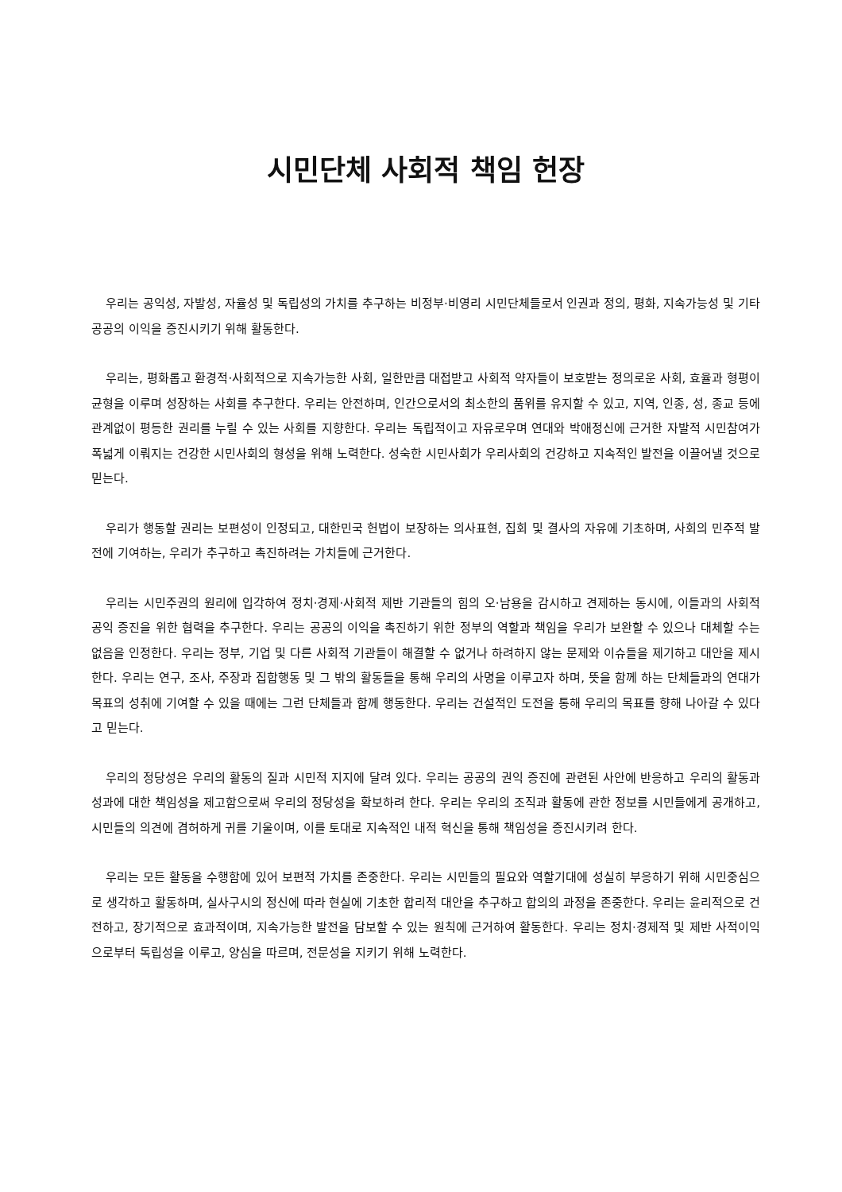시민단체 사회적 책임 헌장
우리는 공익성, 자발성, 자율성 및 독립성의 가치를 추구하는 비정부·비영리 시민단체들로서 인권과 정의, 평화, 지속가능성 및 기타 공공의 이익을 증진시키기 위해 활동한다.
우리는, 평화롭고 환경적·사회적으로 지속가능한 사회, 일한만큼 대접받고 사회적 약자들이 보호받는 정의로운 사회, 효율과 형평이 균형을 이루며 성장하는 사회를 추구한다. 우리는 안전하며, 인간으로서의 최소한의 품위를 유지할 수 있고, 지역, 인종, 성, 종교 등에 관계없이 평등한 권리를 누릴 수 있는 사회를 지향한다. 우리는 독립적이고 자유로우며 연대와 박애정신에 근거한 자발적 시민참여가 폭넓게 이뤄지는 건강한 시민사회의 형성을 위해 노력한다. 성숙한 시민사회가 우리사회의 건강하고 지속적인 발전을 이끌어낼 것으로 믿는다.
우리가 행동할 권리는 보편성이 인정되고, 대한민국 헌법이 보장하는 의사표현, 집회 및 결사의 자유에 기초하며, 사회의 민주적 발전에 기여하는, 우리가 추구하고 촉진하려는 가치들에 근거한다.
우리는 시민주권의 원리에 입각하여 정치·경제·사회적 제반 기관들의 힘의 오·남용을 감시하고 견제하는 동시에, 이들과의 사회적 공익 증진을 위한 협력을 추구한다. 우리는 공공의 이익을 촉진하기 위한 정부의 역할과 책임을 우리가 보완할 수 있으나 대체할 수는 없음을 인정한다. 우리는 정부, 기업 및 다른 사회적 기관들이 해결할 수 없거나 하려하지 않는 문제와 이슈들을 제기하고 대안을 제시한다. 우리는 연구, 조사, 주장과 집합행동 및 그 밖의 활동들을 통해 우리의 사명을 이루고자 하며, 뜻을 함께 하는 단체들과의 연대가 목표의 성취에 기여할 수 있을 때에는 그런 단체들과 함께 행동한다. 우리는 건설적인 도전을 통해 우리의 목표를 향해 나아갈 수 있다고 믿는다.
우리의 정당성은 우리의 활동의 질과 시민적 지지에 달려 있다. 우리는 공공의 권익 증진에 관련된 사안에 반응하고 우리의 활동과 성과에 대한 책임성을 제고함으로써 우리의 정당성을 확보하려 한다. 우리는 우리의 조직과 활동에 관한 정보를 시민들에게 공개하고, 시민들의 의견에 겸허하게 귀를 기울이며, 이를 토대로 지속적인 내적 혁신을 통해 책임성을 증진시키려 한다.
우리는 모든 활동을 수행함에 있어 보편적 가치를 존중한다. 우리는 시민들의 필요와 역할기대에 성실히 부응하기 위해 시민중심으로 생각하고 활동하며, 실사구시의 정신에 따라 현실에 기초한 합리적 대안을 추구하고 합의의 과정을 존중한다. 우리는 윤리적으로 건전하고, 장기적으로 효과적이며, 지속가능한 발전을 담보할 수 있는 원칙에 근거하여 활동한다. 우리는 정치·경제적 및 제반 사적이익으로부터 독립성을 이루고, 양심을 따르며, 전문성을 지키기 위해 노력한다.